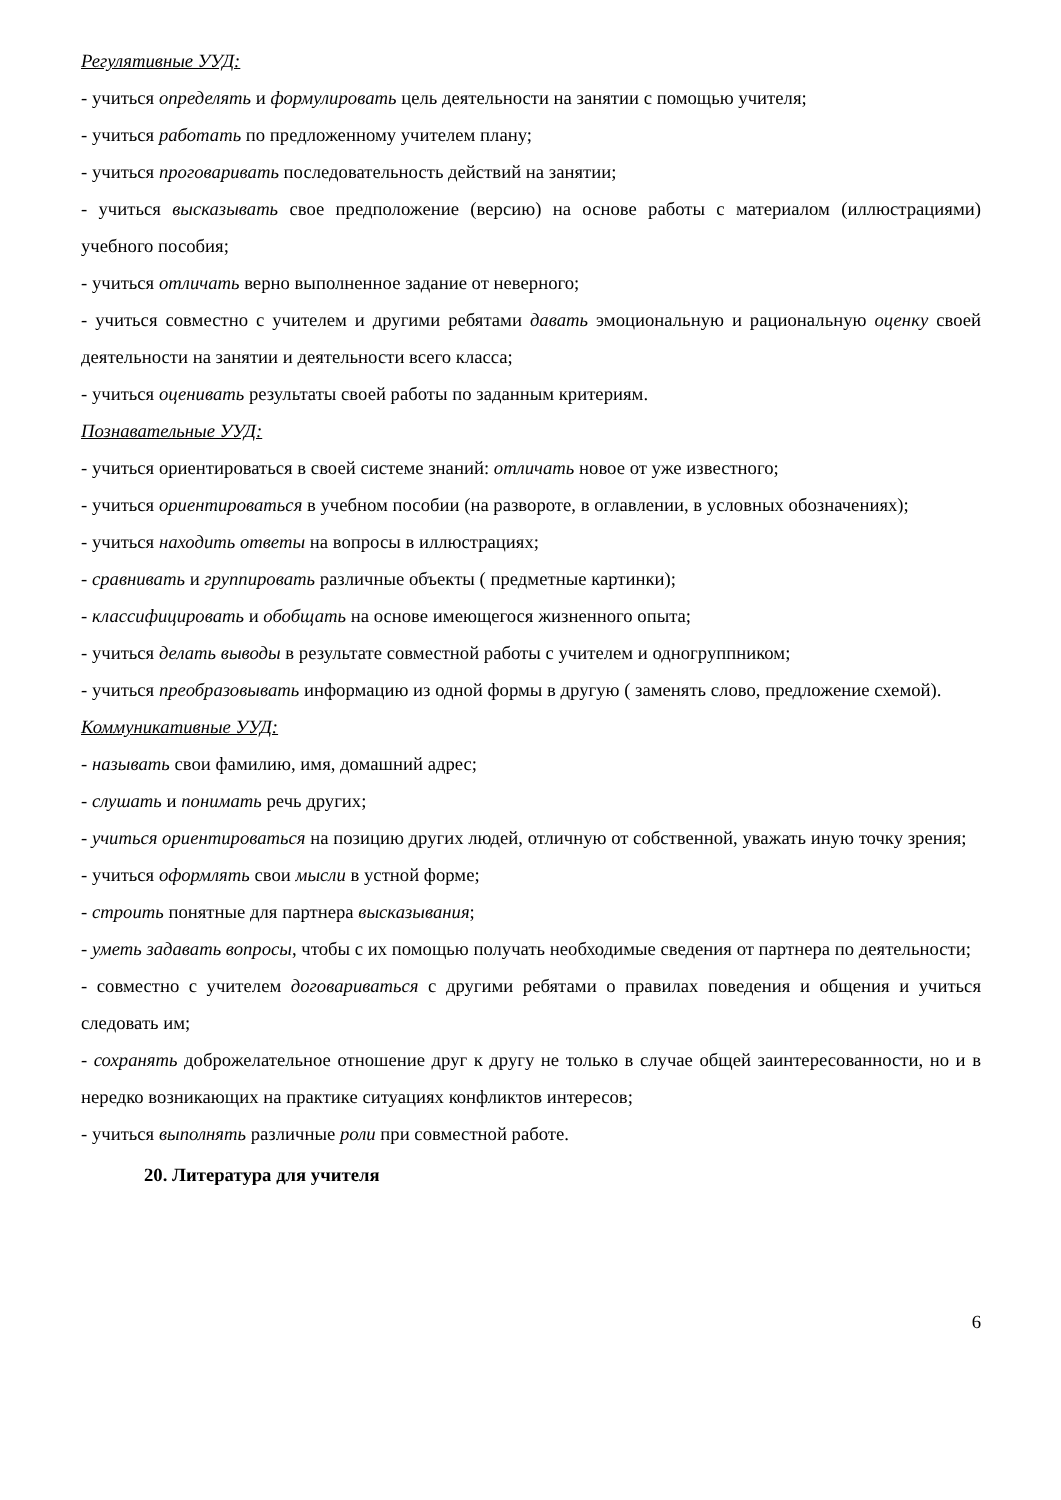Регулятивные УУД:
- учиться определять и формулировать цель деятельности на занятии с помощью учителя;
- учиться работать по предложенному учителем плану;
- учиться проговаривать последовательность действий на занятии;
- учиться высказывать свое предположение (версию) на основе работы с материалом (иллюстрациями) учебного пособия;
- учиться отличать верно выполненное задание от неверного;
- учиться совместно с учителем и другими ребятами давать эмоциональную и рациональную оценку своей деятельности на занятии и деятельности всего класса;
- учиться оценивать результаты своей работы по заданным критериям.
Познавательные УУД:
- учиться ориентироваться в своей системе знаний: отличать новое от уже известного;
- учиться ориентироваться в учебном пособии (на развороте, в оглавлении, в условных обозначениях);
- учиться находить ответы на вопросы в иллюстрациях;
- сравнивать и группировать различные объекты ( предметные картинки);
- классифицировать и обобщать на основе имеющегося жизненного опыта;
- учиться делать выводы в результате совместной работы с учителем и одногруппником;
- учиться преобразовывать информацию из одной формы в другую ( заменять слово, предложение схемой).
Коммуникативные УУД:
- называть свои фамилию, имя, домашний адрес;
- слушать и понимать речь других;
- учиться ориентироваться на позицию других людей, отличную от собственной, уважать иную точку зрения;
- учиться оформлять свои мысли в устной форме;
- строить понятные для партнера высказывания;
- уметь задавать вопросы, чтобы с их помощью получать необходимые сведения от партнера по деятельности;
- совместно с учителем договариваться с другими ребятами о правилах поведения и общения и учиться следовать им;
- сохранять доброжелательное отношение друг к другу не только в случае общей заинтересованности, но и в нередко возникающих на практике ситуациях конфликтов интересов;
- учиться выполнять различные роли при совместной работе.
20. Литература для учителя
6